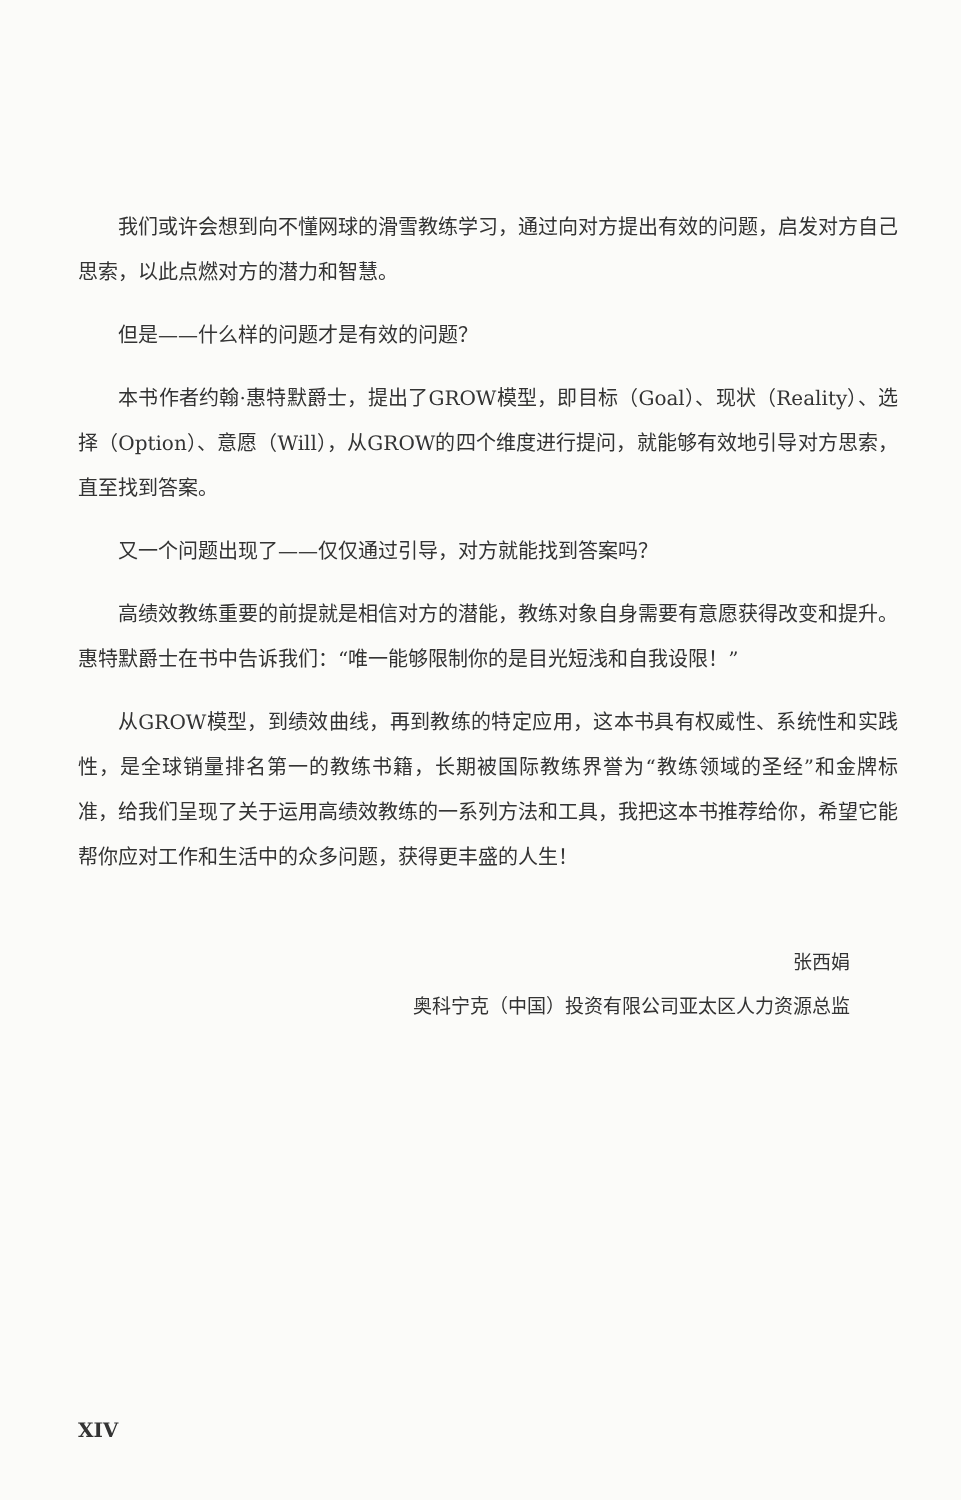我们或许会想到向不懂网球的滑雪教练学习，通过向对方提出有效的问题，启发对方自己思索，以此点燃对方的潜力和智慧。
但是——什么样的问题才是有效的问题？
本书作者约翰·惠特默爵士，提出了GROW模型，即目标（Goal）、现状（Reality）、选择（Option）、意愿（Will），从GROW的四个维度进行提问，就能够有效地引导对方思索，直至找到答案。
又一个问题出现了——仅仅通过引导，对方就能找到答案吗？
高绩效教练重要的前提就是相信对方的潜能，教练对象自身需要有意愿获得改变和提升。惠特默爵士在书中告诉我们：“唯一能够限制你的是目光短浅和自我设限！”
从GROW模型，到绩效曲线，再到教练的特定应用，这本书具有权威性、系统性和实践性，是全球销量排名第一的教练书籍，长期被国际教练界誉为“教练领域的圣经”和金牌标准，给我们呈现了关于运用高绩效教练的一系列方法和工具，我把这本书推荐给你，希望它能帮你应对工作和生活中的众多问题，获得更丰盛的人生！
张西娟
奥科宁克（中国）投资有限公司亚太区人力资源总监
XIV